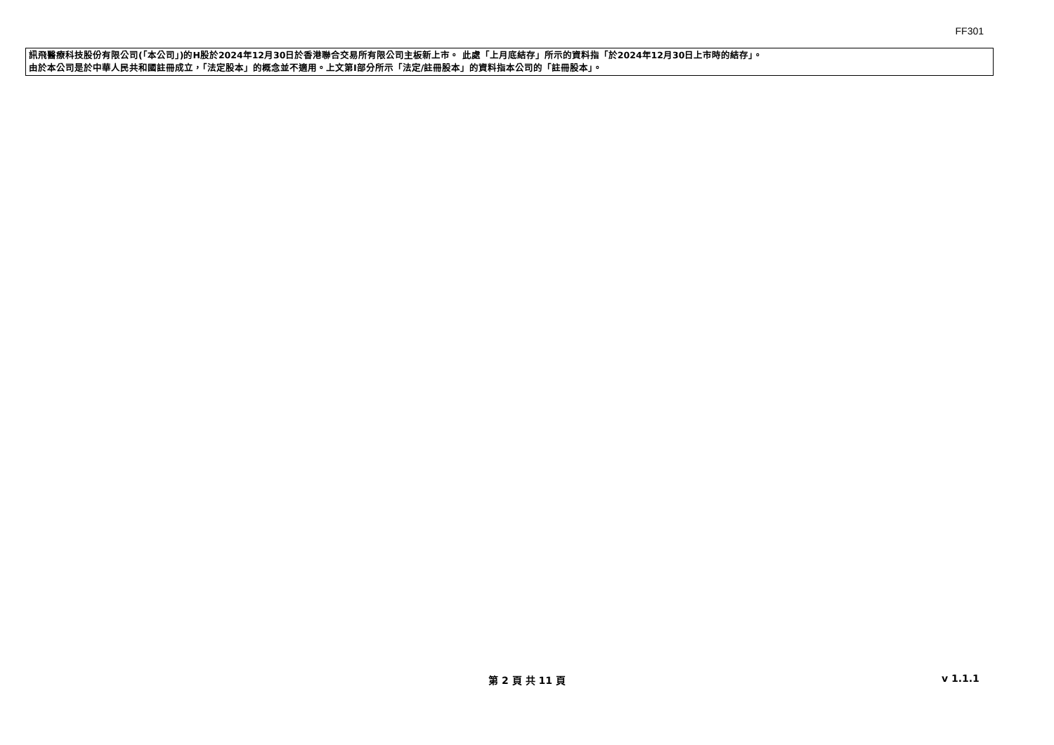FF301
訊飛醫療科技股份有限公司(「本公司」)的H股於2024年12月30日於香港聯合交易所有限公司主板新上市。 此處「上月底結存」所示的資料指「於2024年12月30日上市時的結存」。
由於本公司是於中華人民共和國註冊成立，「法定股本」的概念並不適用。上文第I部分所示「法定/註冊股本」的資料指本公司的「註冊股本」。
第 2 頁 共 11 頁 v 1.1.1